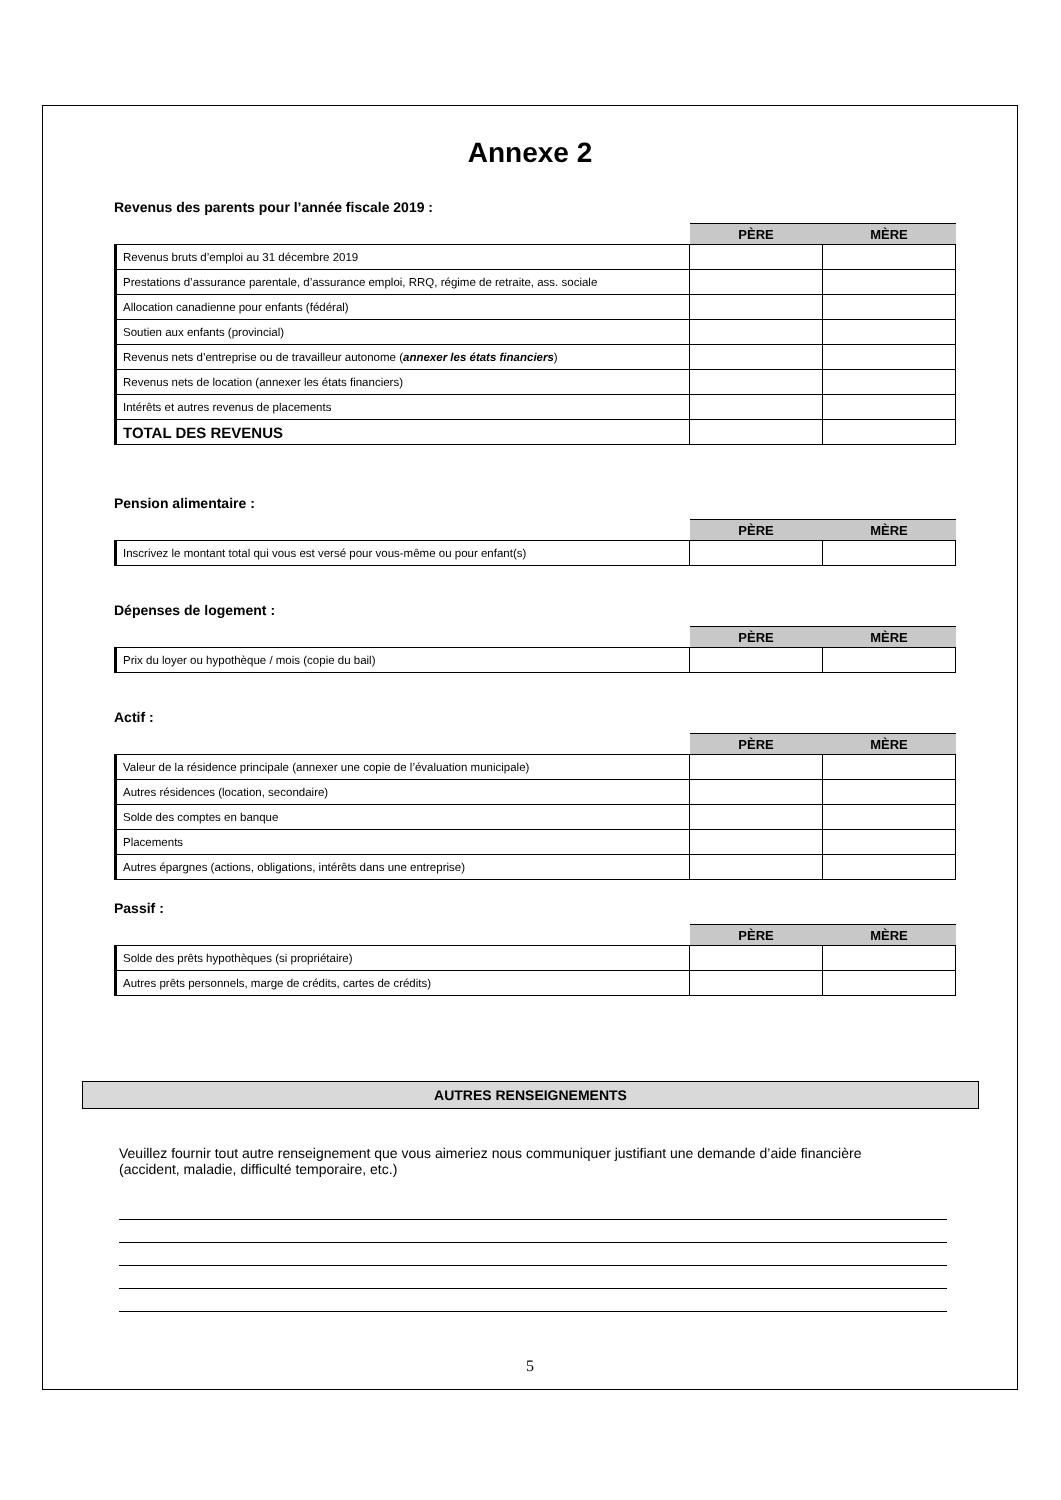Annexe 2
Revenus des parents pour l’année fiscale 2019 :
| | PÈRE | MÈRE |
| --- | --- | --- |
| Revenus bruts d’emploi au 31 décembre 2019 | | |
| Prestations d’assurance parentale, d’assurance emploi, RRQ, régime de retraite, ass. sociale | | |
| Allocation canadienne pour enfants (fédéral) | | |
| Soutien aux enfants (provincial) | | |
| Revenus nets d’entreprise ou de travailleur autonome ( annexer les états financiers ) | | |
| Revenus nets de location (annexer les états financiers) | | |
| Intérêts et autres revenus de placements | | |
| TOTAL DES REVENUS | | |
Pension alimentaire :
| | PÈRE | MÈRE |
| --- | --- | --- |
| Inscrivez le montant total qui vous est versé pour vous-même ou pour enfant(s) | | |
Dépenses de logement :
| | PÈRE | MÈRE |
| --- | --- | --- |
| Prix du loyer ou hypothèque / mois (copie du bail) | | |
Actif :
| | PÈRE | MÈRE |
| --- | --- | --- |
| Valeur de la résidence principale (annexer une copie de l’évaluation municipale) | | |
| Autres résidences (location, secondaire) | | |
| Solde des comptes en banque | | |
| Placements | | |
| Autres épargnes (actions, obligations, intérêts dans une entreprise) | | |
Passif :
| | PÈRE | MÈRE |
| --- | --- | --- |
| Solde des prêts hypothèques (si propriétaire) | | |
| Autres prêts personnels, marge de crédits, cartes de crédits) | | |
AUTRES RENSEIGNEMENTS
Veuillez fournir tout autre renseignement que vous aimeriez nous communiquer justifiant une demande d’aide financière (accident, maladie, difficulté temporaire, etc.)
5